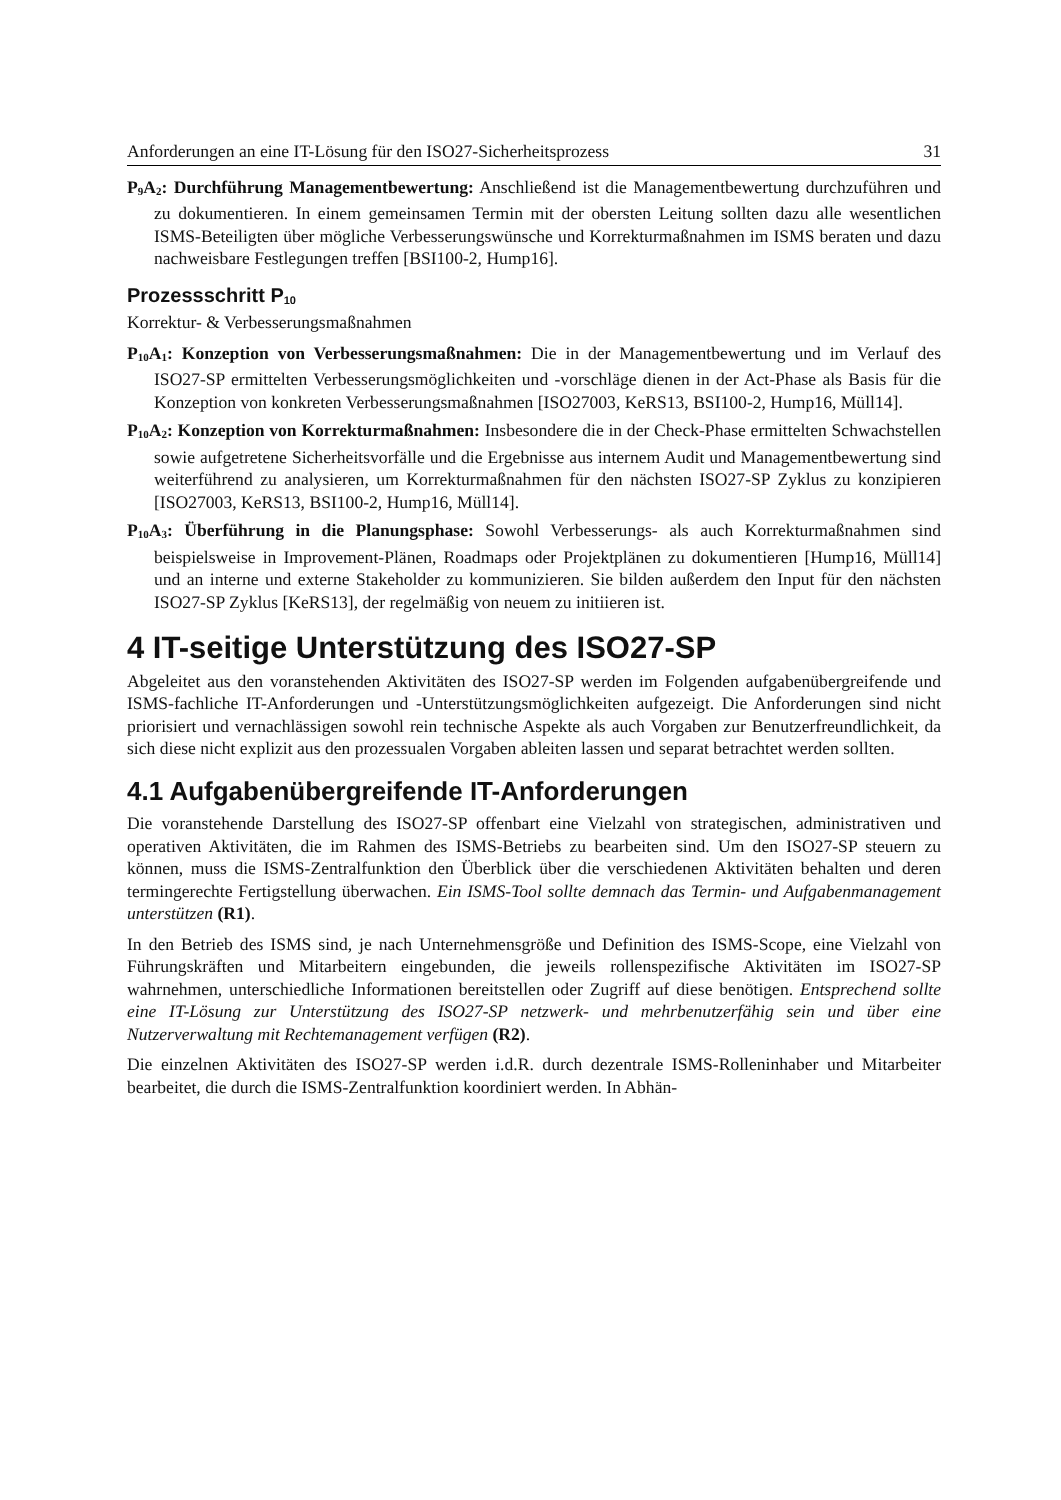Anforderungen an eine IT-Lösung für den ISO27-Sicherheitsprozess 31
P<sub>9</sub>A<sub>2</sub>: Durchführung Managementbewertung: Anschließend ist die Managementbewertung durchzuführen und zu dokumentieren. In einem gemeinsamen Termin mit der obersten Leitung sollten dazu alle wesentlichen ISMS-Beteiligten über mögliche Verbesserungswünsche und Korrekturmaßnahmen im ISMS beraten und dazu nachweisbare Festlegungen treffen [BSI100-2, Hump16].
Prozessschritt P<sub>10</sub>
Korrektur- & Verbesserungsmaßnahmen
P<sub>10</sub>A<sub>1</sub>: Konzeption von Verbesserungsmaßnahmen: Die in der Managementbewertung und im Verlauf des ISO27-SP ermittelten Verbesserungsmöglichkeiten und -vorschläge dienen in der Act-Phase als Basis für die Konzeption von konkreten Verbesserungsmaßnahmen [ISO27003, KeRS13, BSI100-2, Hump16, Müll14].
P<sub>10</sub>A<sub>2</sub>: Konzeption von Korrekturmaßnahmen: Insbesondere die in der Check-Phase ermittelten Schwachstellen sowie aufgetretene Sicherheitsvorfälle und die Ergebnisse aus internem Audit und Managementbewertung sind weiterführend zu analysieren, um Korrekturmaßnahmen für den nächsten ISO27-SP Zyklus zu konzipieren [ISO27003, KeRS13, BSI100-2, Hump16, Müll14].
P<sub>10</sub>A<sub>3</sub>: Überführung in die Planungsphase: Sowohl Verbesserungs- als auch Korrekturmaßnahmen sind beispielsweise in Improvement-Plänen, Roadmaps oder Projektplänen zu dokumentieren [Hump16, Müll14] und an interne und externe Stakeholder zu kommunizieren. Sie bilden außerdem den Input für den nächsten ISO27-SP Zyklus [KeRS13], der regelmäßig von neuem zu initiieren ist.
4 IT-seitige Unterstützung des ISO27-SP
Abgeleitet aus den voranstehenden Aktivitäten des ISO27-SP werden im Folgenden aufgabenübergreifende und ISMS-fachliche IT-Anforderungen und -Unterstützungsmöglichkeiten aufgezeigt. Die Anforderungen sind nicht priorisiert und vernachlässigen sowohl rein technische Aspekte als auch Vorgaben zur Benutzerfreundlichkeit, da sich diese nicht explizit aus den prozessualen Vorgaben ableiten lassen und separat betrachtet werden sollten.
4.1 Aufgabenübergreifende IT-Anforderungen
Die voranstehende Darstellung des ISO27-SP offenbart eine Vielzahl von strategischen, administrativen und operativen Aktivitäten, die im Rahmen des ISMS-Betriebs zu bearbeiten sind. Um den ISO27-SP steuern zu können, muss die ISMS-Zentralfunktion den Überblick über die verschiedenen Aktivitäten behalten und deren termingerechte Fertigstellung überwachen. Ein ISMS-Tool sollte demnach das Termin- und Aufgabenmanagement unterstützen (R1).
In den Betrieb des ISMS sind, je nach Unternehmensgröße und Definition des ISMS-Scope, eine Vielzahl von Führungskräften und Mitarbeitern eingebunden, die jeweils rollenspezifische Aktivitäten im ISO27-SP wahrnehmen, unterschiedliche Informationen bereitstellen oder Zugriff auf diese benötigen. Entsprechend sollte eine IT-Lösung zur Unterstützung des ISO27-SP netzwerk- und mehrbenutzerfähig sein und über eine Nutzerverwaltung mit Rechtemanagement verfügen (R2).
Die einzelnen Aktivitäten des ISO27-SP werden i.d.R. durch dezentrale ISMS-Rolleninhaber und Mitarbeiter bearbeitet, die durch die ISMS-Zentralfunktion koordiniert werden. In Abhän-